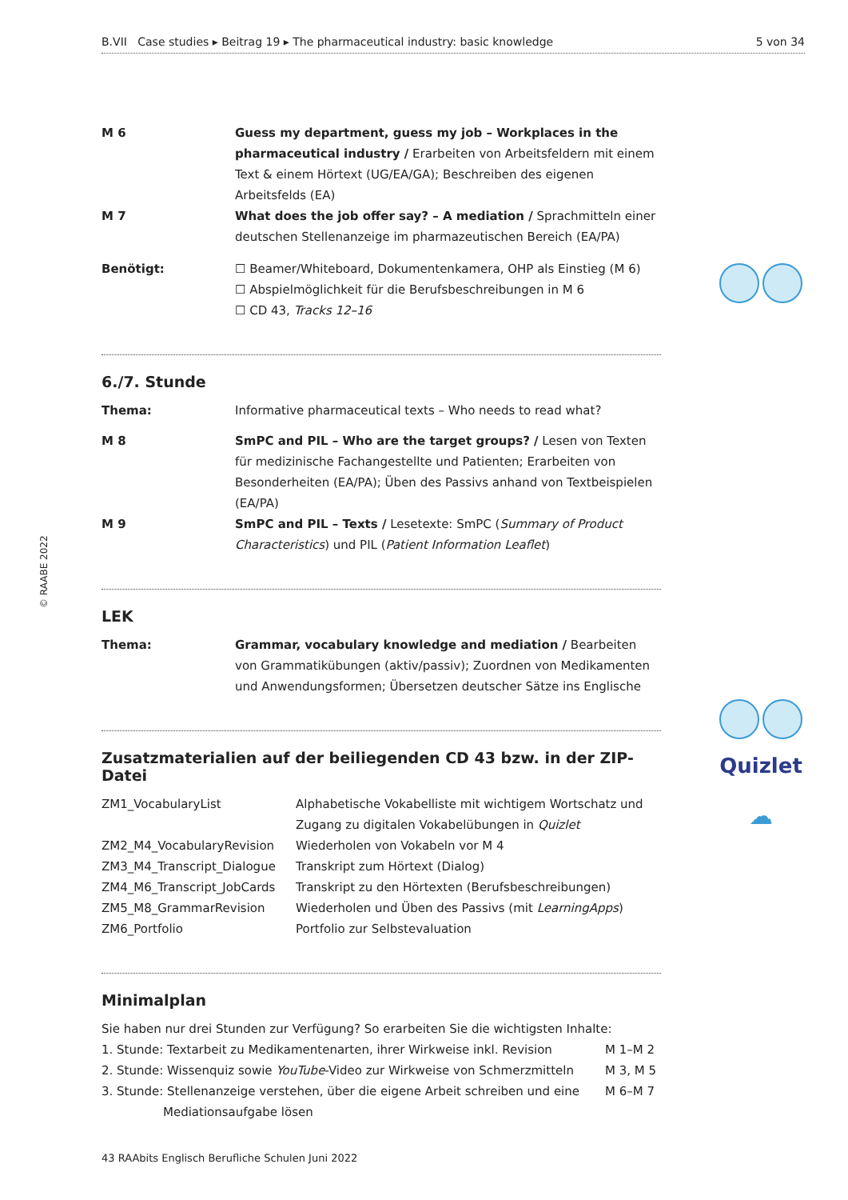© RAABE 2022
B.VII Case studies ▸ Beitrag 19 ▸ The pharmaceutical industry: basic knowledge 5 von 34
Quizlet
☁
| M 6 | Guess my department, guess my job – Workplaces in the pharmaceutical industry / Erarbeiten von Arbeitsfeldern mit einem Text & einem Hörtext (UG/EA/GA); Beschreiben des eigenen Arbeitsfelds (EA) |
| M 7 | What does the job offer say? – A mediation / Sprachmitteln einer deutschen Stellenanzeige im pharmazeutischen Bereich (EA/PA) |
| Benötigt: | ☐ Beamer/Whiteboard, Dokumentenkamera, OHP als Einstieg (M 6) ☐ Abspielmöglichkeit für die Berufsbeschreibungen in M 6 ☐ CD 43, Tracks 12–16 |
6./7. Stunde
| Thema: | Informative pharmaceutical texts – Who needs to read what? |
| M 8 | SmPC and PIL – Who are the target groups? / Lesen von Texten für medizinische Fachangestellte und Patienten; Erarbeiten von Besonderheiten (EA/PA); Üben des Passivs anhand von Textbeispielen (EA/PA) |
| M 9 | SmPC and PIL – Texts / Lesetexte: SmPC ( Summary of Product Characteristics ) und PIL ( Patient Information Leaflet ) |
LEK
| Thema: | Grammar, vocabulary knowledge and mediation / Bearbeiten von Grammatikübungen (aktiv/passiv); Zuordnen von Medikamenten und Anwendungsformen; Übersetzen deutscher Sätze ins Englische |
Zusatzmaterialien auf der beiliegenden CD 43 bzw. in der ZIP-Datei
| ZM1_VocabularyList | Alphabetische Vokabelliste mit wichtigem Wortschatz und Zugang zu digitalen Vokabelübungen in Quizlet |
| ZM2_M4_VocabularyRevision | Wiederholen von Vokabeln vor M 4 |
| ZM3_M4_Transcript_Dialogue | Transkript zum Hörtext (Dialog) |
| ZM4_M6_Transcript_JobCards | Transkript zu den Hörtexten (Berufsbeschreibungen) |
| ZM5_M8_GrammarRevision | Wiederholen und Üben des Passivs (mit LearningApps ) |
| ZM6_Portfolio | Portfolio zur Selbstevaluation |
Minimalplan
| Sie haben nur drei Stunden zur Verfügung? So erarbeiten Sie die wichtigsten Inhalte: | |
| 1. Stunde: Textarbeit zu Medikamentenarten, ihrer Wirkweise inkl. Revision | M 1–M 2 |
| 2. Stunde: Wissenquiz sowie YouTube -Video zur Wirkweise von Schmerzmitteln | M 3, M 5 |
| 3. Stunde: Stellenanzeige verstehen, über die eigene Arbeit schreiben und eine Mediationsaufgabe lösen | M 6–M 7 |
43 RAAbits Englisch Berufliche Schulen Juni 2022